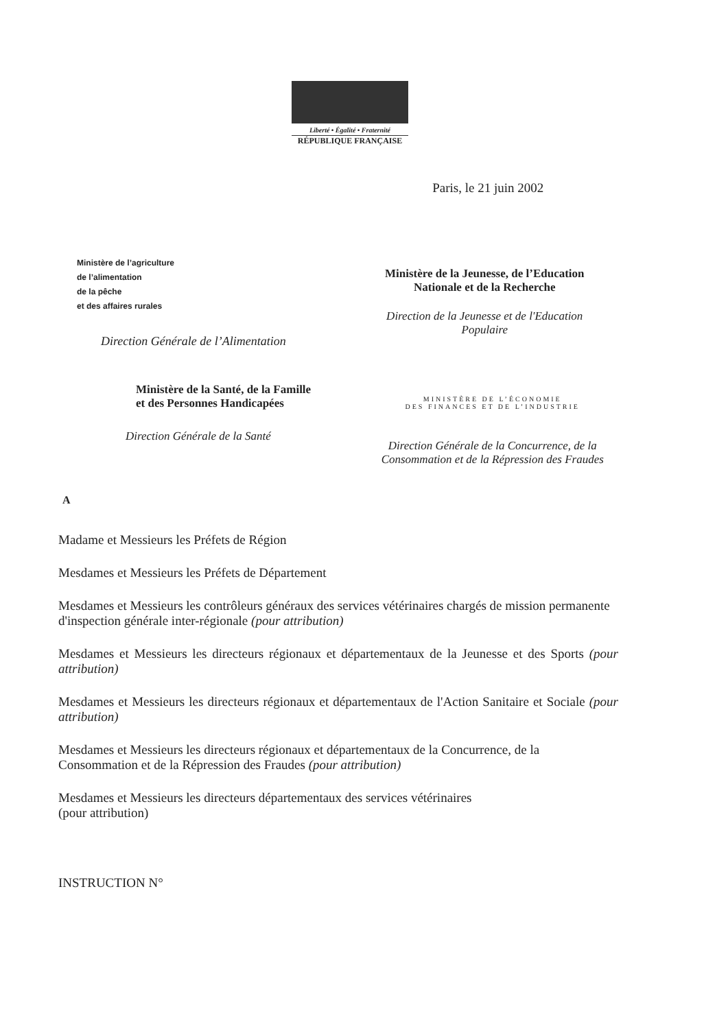Liberté • Égalité • Fraternité
RÉPUBLIQUE FRANÇAISE
Ministère de l’agriculture
de l’alimentation
de la pêche
et des affaires rurales
Direction Générale de l’Alimentation
Paris, le 21 juin 2002
Ministère de la Jeunesse, de l’Education
Nationale et de la Recherche
Direction de la Jeunesse et de l'Education
Populaire
Ministère de la Santé, de la Famille
et des Personnes Handicapées
Direction Générale de la Santé
MINISTÈRE DE L’ÉCONOMIE
DES FINANCES ET DE L’INDUSTRIE
Direction Générale de la Concurrence, de la
Consommation et de la Répression des Fraudes
A
Madame et Messieurs les Préfets de Région
Mesdames et Messieurs les Préfets de Département
Mesdames et Messieurs les contrôleurs généraux des services vétérinaires chargés de mission permanente d'inspection générale inter-régionale (pour attribution)
Mesdames et Messieurs les directeurs régionaux et départementaux de la Jeunesse et des Sports (pour attribution)
Mesdames et Messieurs les directeurs régionaux et départementaux de l'Action Sanitaire et Sociale (pour attribution)
Mesdames et Messieurs les directeurs régionaux et départementaux de la Concurrence, de la Consommation et de la Répression des Fraudes (pour attribution)
Mesdames et Messieurs les directeurs départementaux des services vétérinaires
(pour attribution)
INSTRUCTION N°